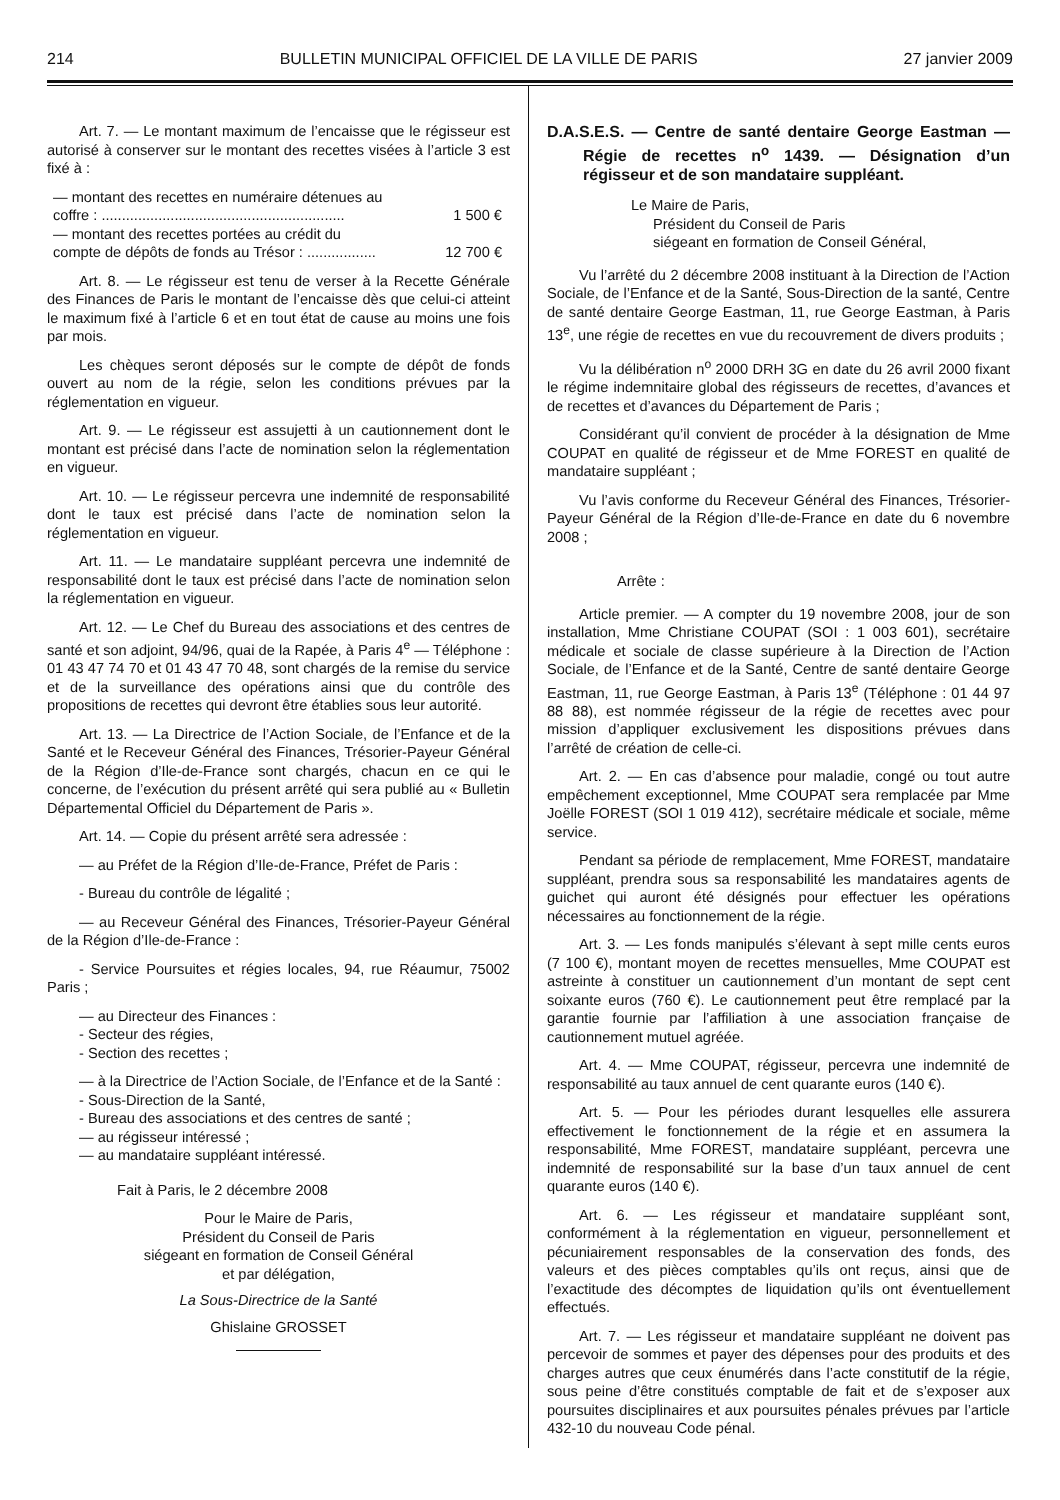214 BULLETIN MUNICIPAL OFFICIEL DE LA VILLE DE PARIS 27 janvier 2009
Art. 7. — Le montant maximum de l’encaisse que le régisseur est autorisé à conserver sur le montant des recettes visées à l’article 3 est fixé à :
— montant des recettes en numéraire détenues au
coffre : ............................................................
1 500 €
— montant des recettes portées au crédit du
compte de dépôts de fonds au Trésor : .................
12 700 €
Art. 8. — Le régisseur est tenu de verser à la Recette Générale des Finances de Paris le montant de l’encaisse dès que celui-ci atteint le maximum fixé à l’article 6 et en tout état de cause au moins une fois par mois.
Les chèques seront déposés sur le compte de dépôt de fonds ouvert au nom de la régie, selon les conditions prévues par la réglementation en vigueur.
Art. 9. — Le régisseur est assujetti à un cautionnement dont le montant est précisé dans l’acte de nomination selon la réglementation en vigueur.
Art. 10. — Le régisseur percevra une indemnité de responsabilité dont le taux est précisé dans l’acte de nomination selon la réglementation en vigueur.
Art. 11. — Le mandataire suppléant percevra une indemnité de responsabilité dont le taux est précisé dans l’acte de nomination selon la réglementation en vigueur.
Art. 12. — Le Chef du Bureau des associations et des centres de santé et son adjoint, 94/96, quai de la Rapée, à Paris 4<sup>e</sup> — Téléphone : 01 43 47 74 70 et 01 43 47 70 48, sont chargés de la remise du service et de la surveillance des opérations ainsi que du contrôle des propositions de recettes qui devront être établies sous leur autorité.
Art. 13. — La Directrice de l’Action Sociale, de l’Enfance et de la Santé et le Receveur Général des Finances, Trésorier-Payeur Général de la Région d’Ile-de-France sont chargés, chacun en ce qui le concerne, de l’exécution du présent arrêté qui sera publié au « Bulletin Départemental Officiel du Département de Paris ».
Art. 14. — Copie du présent arrêté sera adressée :
— au Préfet de la Région d’Ile-de-France, Préfet de Paris :
- Bureau du contrôle de légalité ;
— au Receveur Général des Finances, Trésorier-Payeur Général de la Région d’Ile-de-France :
- Service Poursuites et régies locales, 94, rue Réaumur, 75002 Paris ;
— au Directeur des Finances :
- Secteur des régies,
- Section des recettes ;
— à la Directrice de l’Action Sociale, de l’Enfance et de la Santé :
- Sous-Direction de la Santé,
- Bureau des associations et des centres de santé ;
— au régisseur intéressé ;
— au mandataire suppléant intéressé.
Fait à Paris, le 2 décembre 2008
Pour le Maire de Paris,
Président du Conseil de Paris
siégeant en formation de Conseil Général
et par délégation,
La Sous-Directrice de la Santé
Ghislaine GROSSET
D.A.S.E.S. — Centre de santé dentaire George Eastman — Régie de recettes n<sup>o</sup> 1439. — Désignation d’un régisseur et de son mandataire suppléant.
Le Maire de Paris,
Président du Conseil de Paris
siégeant en formation de Conseil Général,
Vu l’arrêté du 2 décembre 2008 instituant à la Direction de l’Action Sociale, de l’Enfance et de la Santé, Sous-Direction de la santé, Centre de santé dentaire George Eastman, 11, rue George Eastman, à Paris 13<sup>e</sup>, une régie de recettes en vue du recouvrement de divers produits ;
Vu la délibération n<sup>o</sup> 2000 DRH 3G en date du 26 avril 2000 fixant le régime indemnitaire global des régisseurs de recettes, d’avances et de recettes et d’avances du Département de Paris ;
Considérant qu’il convient de procéder à la désignation de Mme COUPAT en qualité de régisseur et de Mme FOREST en qualité de mandataire suppléant ;
Vu l’avis conforme du Receveur Général des Finances, Trésorier-Payeur Général de la Région d’Ile-de-France en date du 6 novembre 2008 ;
Arrête :
Article premier. — A compter du 19 novembre 2008, jour de son installation, Mme Christiane COUPAT (SOI : 1 003 601), secrétaire médicale et sociale de classe supérieure à la Direction de l’Action Sociale, de l’Enfance et de la Santé, Centre de santé dentaire George Eastman, 11, rue George Eastman, à Paris 13<sup>e</sup> (Téléphone : 01 44 97 88 88), est nommée régisseur de la régie de recettes avec pour mission d’appliquer exclusivement les dispositions prévues dans l’arrêté de création de celle-ci.
Art. 2. — En cas d’absence pour maladie, congé ou tout autre empêchement exceptionnel, Mme COUPAT sera remplacée par Mme Joëlle FOREST (SOI 1 019 412), secrétaire médicale et sociale, même service.
Pendant sa période de remplacement, Mme FOREST, mandataire suppléant, prendra sous sa responsabilité les mandataires agents de guichet qui auront été désignés pour effectuer les opérations nécessaires au fonctionnement de la régie.
Art. 3. — Les fonds manipulés s’élevant à sept mille cents euros (7 100 €), montant moyen de recettes mensuelles, Mme COUPAT est astreinte à constituer un cautionnement d’un montant de sept cent soixante euros (760 €). Le cautionnement peut être remplacé par la garantie fournie par l’affiliation à une association française de cautionnement mutuel agréée.
Art. 4. — Mme COUPAT, régisseur, percevra une indemnité de responsabilité au taux annuel de cent quarante euros (140 €).
Art. 5. — Pour les périodes durant lesquelles elle assurera effectivement le fonctionnement de la régie et en assumera la responsabilité, Mme FOREST, mandataire suppléant, percevra une indemnité de responsabilité sur la base d’un taux annuel de cent quarante euros (140 €).
Art. 6. — Les régisseur et mandataire suppléant sont, conformément à la réglementation en vigueur, personnellement et pécuniairement responsables de la conservation des fonds, des valeurs et des pièces comptables qu’ils ont reçus, ainsi que de l’exactitude des décomptes de liquidation qu’ils ont éventuellement effectués.
Art. 7. — Les régisseur et mandataire suppléant ne doivent pas percevoir de sommes et payer des dépenses pour des produits et des charges autres que ceux énumérés dans l’acte constitutif de la régie, sous peine d’être constitués comptable de fait et de s’exposer aux poursuites disciplinaires et aux poursuites pénales prévues par l’article 432-10 du nouveau Code pénal.